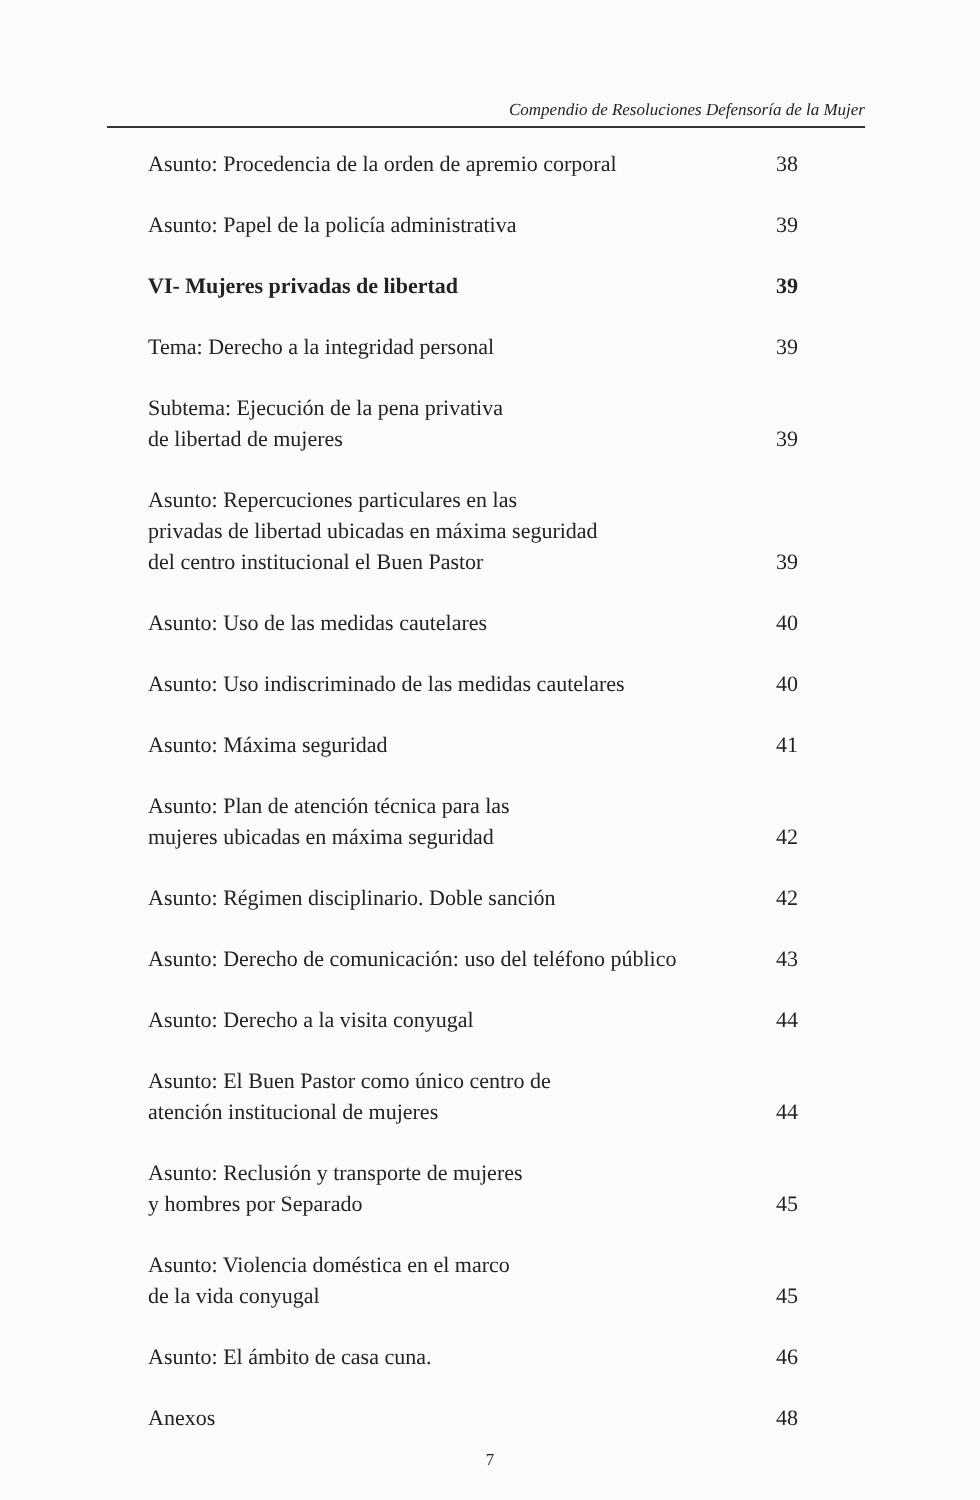Compendio de Resoluciones Defensoría de la Mujer
Asunto: Procedencia de la orden de apremio corporal 38
Asunto: Papel de la policía administrativa 39
VI- Mujeres privadas de libertad 39
Tema: Derecho a la integridad personal 39
Subtema: Ejecución de la pena privativa
de libertad de mujeres 39
Asunto: Repercuciones particulares en las
privadas de libertad ubicadas en máxima seguridad
del centro institucional el Buen Pastor 39
Asunto: Uso de las medidas cautelares 40
Asunto: Uso indiscriminado de las medidas cautelares 40
Asunto: Máxima seguridad 41
Asunto: Plan de atención técnica para las
mujeres ubicadas en máxima seguridad 42
Asunto: Régimen disciplinario. Doble sanción 42
Asunto: Derecho de comunicación: uso del teléfono público 43
Asunto: Derecho a la visita conyugal 44
Asunto: El Buen Pastor como único centro de
atención institucional de mujeres 44
Asunto: Reclusión y transporte de mujeres
y hombres por Separado 45
Asunto: Violencia doméstica en el marco
de la vida conyugal 45
Asunto: El ámbito de casa cuna. 46
Anexos 48
7